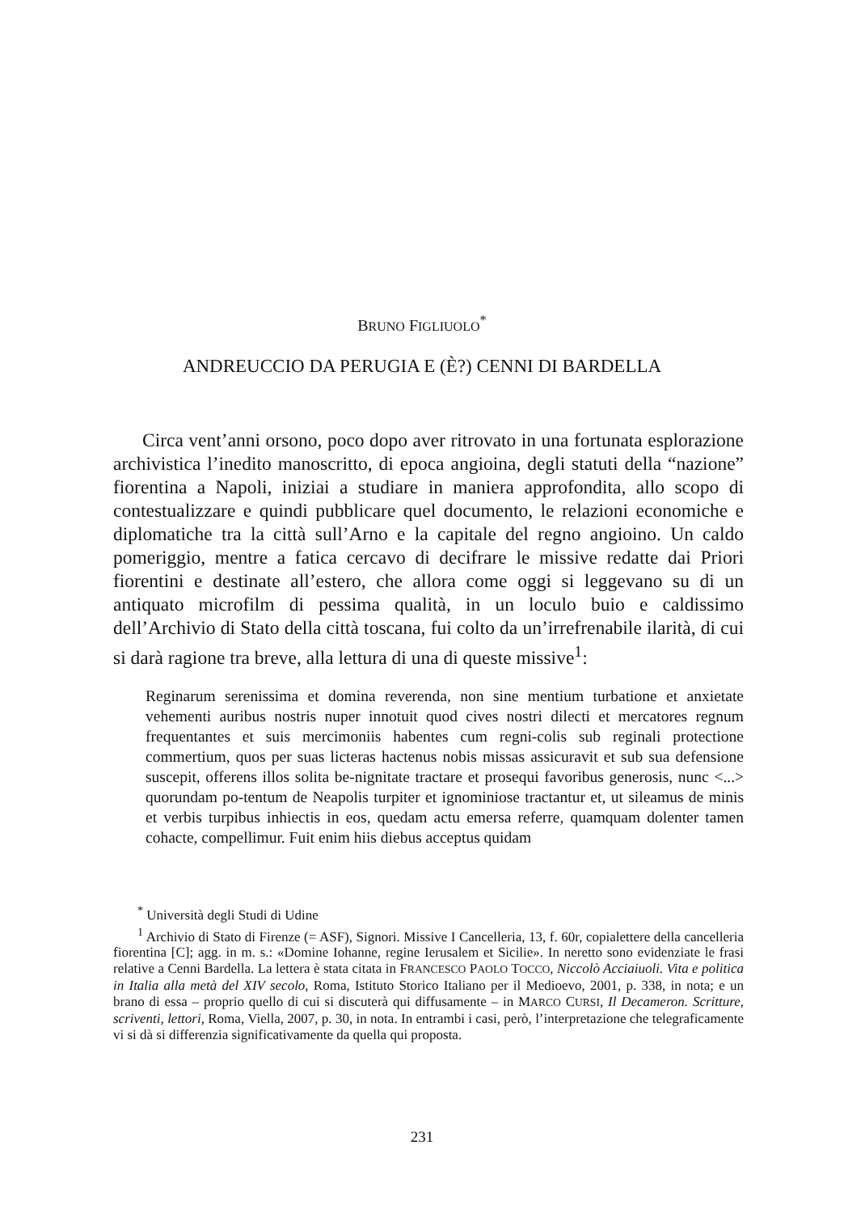BRUNO FIGLIUOLO<sup>*</sup>
ANDREUCCIO DA PERUGIA E (È?) CENNI DI BARDELLA
Circa vent’anni orsono, poco dopo aver ritrovato in una fortunata esplorazione archivistica l’inedito manoscritto, di epoca angioina, degli statuti della “nazione” fiorentina a Napoli, iniziai a studiare in maniera approfondita, allo scopo di contestualizzare e quindi pubblicare quel documento, le relazioni economiche e diplomatiche tra la città sull’Arno e la capitale del regno angioino. Un caldo pomeriggio, mentre a fatica cercavo di decifrare le missive redatte dai Priori fiorentini e destinate all’estero, che allora come oggi si leggevano su di un antiquato microfilm di pessima qualità, in un loculo buio e caldissimo dell’Archivio di Stato della città toscana, fui colto da un’irrefrenabile ilarità, di cui si darà ragione tra breve, alla lettura di una di queste missive<sup>1</sup>:
Reginarum serenissima et domina reverenda, non sine mentium turbatione et anxietate vehementi auribus nostris nuper innotuit quod cives nostri dilecti et mercatores regnum frequentantes et suis mercimoniis habentes cum regni-colis sub reginali protectione commertium, quos per suas licteras hactenus nobis missas assicuravit et sub sua defensione suscepit, offerens illos solita be-nignitate tractare et prosequi favoribus generosis, nunc <...> quorundam po-tentum de Neapolis turpiter et ignominiose tractantur et, ut sileamus de minis et verbis turpibus inhiectis in eos, quedam actu emersa referre, quamquam dolenter tamen cohacte, compellimur. Fuit enim hiis diebus acceptus quidam
<sup>*</sup> Università degli Studi di Udine
<sup>1</sup> Archivio di Stato di Firenze (= ASF), Signori. Missive I Cancelleria, 13, f. 60r, copialettere della cancelleria fiorentina [C]; agg. in m. s.: «Domine Iohanne, regine Ierusalem et Sicilie». In neretto sono evidenziate le frasi relative a Cenni Bardella. La lettera è stata citata in FRANCESCO PAOLO TOCCO, Niccolò Acciaiuoli. Vita e politica in Italia alla metà del XIV secolo, Roma, Istituto Storico Italiano per il Medioevo, 2001, p. 338, in nota; e un brano di essa – proprio quello di cui si discuterà qui diffusamente – in MARCO CURSI, Il Decameron. Scritture, scriventi, lettori, Roma, Viella, 2007, p. 30, in nota. In entrambi i casi, però, l’interpretazione che telegraficamente vi si dà si differenzia significativamente da quella qui proposta.
231